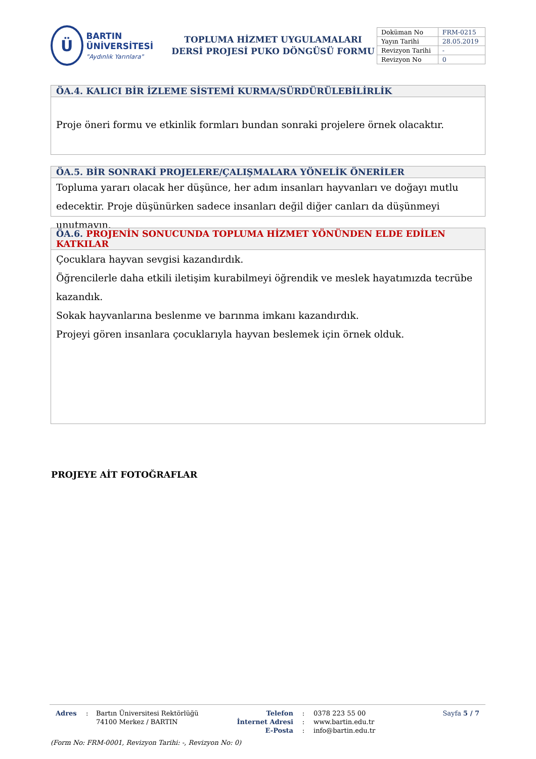Ü
BARTIN ÜNİVERSİTESİ
"Aydınlık Yarınlara"
TOPLUMA HİZMET UYGULAMALARI
DERSİ PROJESİ PUKO DÖNGÜSÜ FORMU
| Doküman No | FRM-0215 |
| Yayın Tarihi | 28.05.2019 |
| Revizyon Tarihi | - |
| Revizyon No | 0 |
ÖA.4. KALICI BİR İZLEME SİSTEMİ KURMA/SÜRDÜRÜLEBİLİRLİK
Proje öneri formu ve etkinlik formları bundan sonraki projelere örnek olacaktır.
ÖA.5. BİR SONRAKİ PROJELERE/ÇALIŞMALARA YÖNELİK ÖNERİLER
Topluma yararı olacak her düşünce, her adım insanları hayvanları ve doğayı mutlu edecektir. Proje düşünürken sadece insanları değil diğer canları da düşünmeyi unutmayın.
ÖA.6. PROJENİN SONUCUNDA TOPLUMA HİZMET YÖNÜNDEN ELDE EDİLEN KATKILAR
Çocuklara hayvan sevgisi kazandırdık.
Öğrencilerle daha etkili iletişim kurabilmeyi öğrendik ve meslek hayatımızda tecrübe kazandık.
Sokak hayvanlarına beslenme ve barınma imkanı kazandırdık.
Projeyi gören insanlara çocuklarıyla hayvan beslemek için örnek olduk.
PROJEYE AİT FOTOĞRAFLAR
Adres : Bartın Üniversitesi Rektörlüğü
74100 Merkez / BARTIN
Telefon
İnternet Adresi
E-Posta
:
:
:
0378 223 55 00
www.bartin.edu.tr
info@bartin.edu.tr
Sayfa 5 / 7
(Form No: FRM-0001, Revizyon Tarihi: -, Revizyon No: 0)